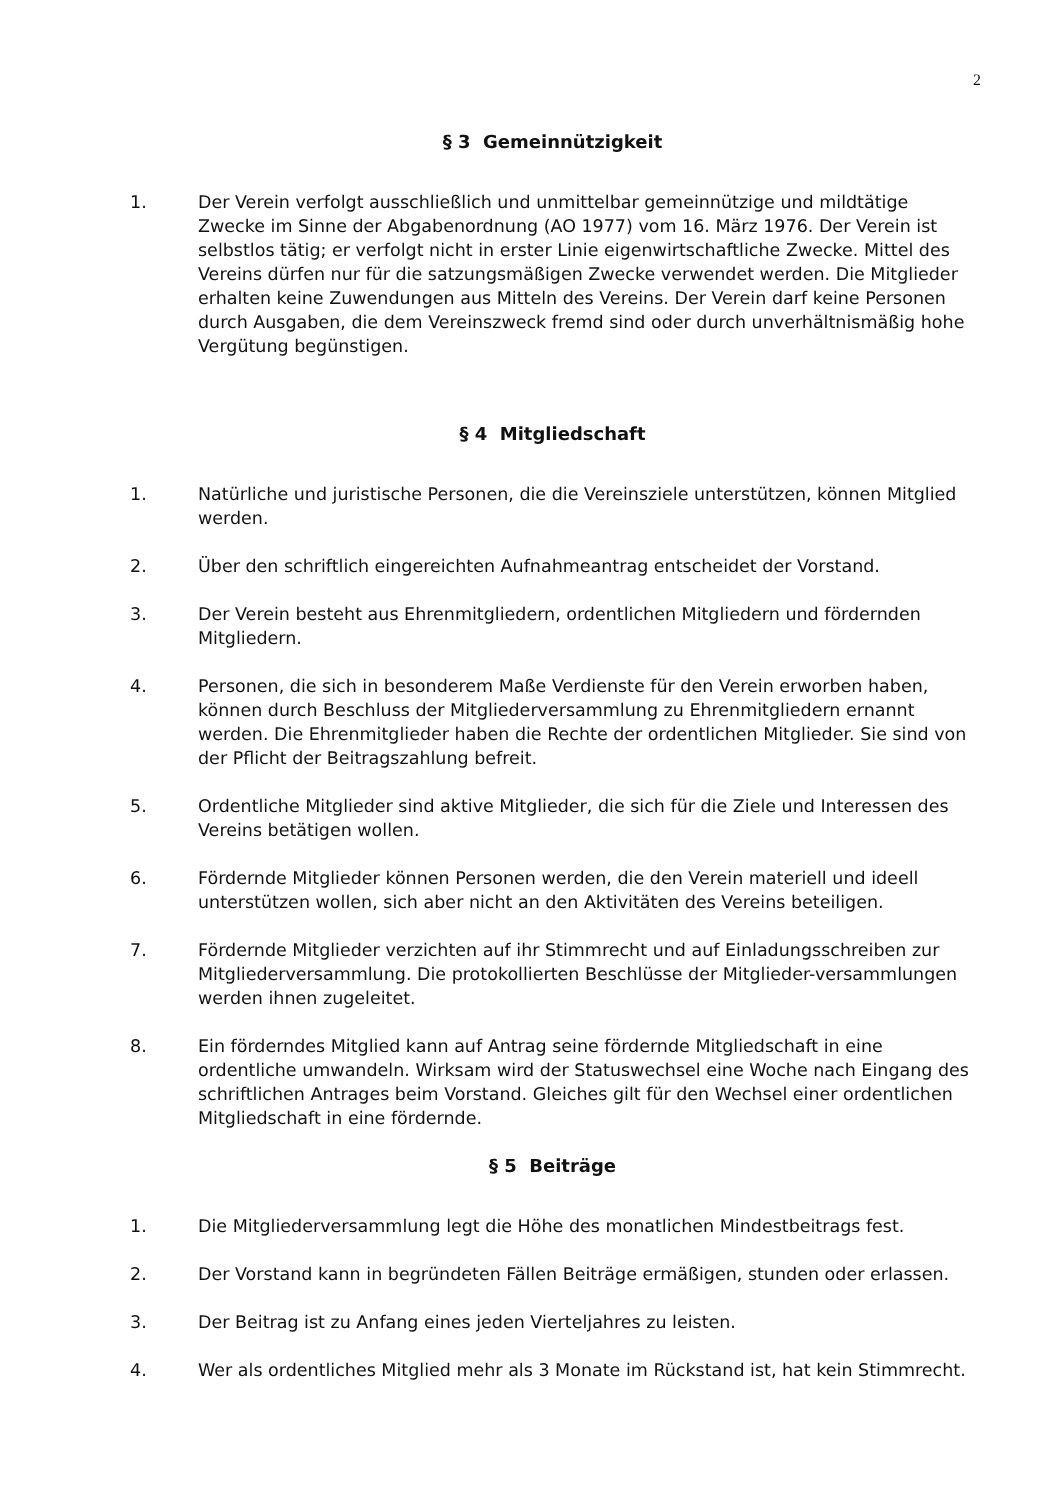2
§ 3 Gemeinnützigkeit
1. Der Verein verfolgt ausschließlich und unmittelbar gemeinnützige und mildtätige Zwecke im Sinne der Abgabenordnung (AO 1977) vom 16. März 1976. Der Verein ist selbstlos tätig; er verfolgt nicht in erster Linie eigenwirtschaftliche Zwecke. Mittel des Vereins dürfen nur für die satzungsmäßigen Zwecke verwendet werden. Die Mitglieder erhalten keine Zuwendungen aus Mitteln des Vereins. Der Verein darf keine Personen durch Ausgaben, die dem Vereinszweck fremd sind oder durch unverhältnismäßig hohe Vergütung begünstigen.
§ 4 Mitgliedschaft
1. Natürliche und juristische Personen, die die Vereinsziele unterstützen, können Mitglied werden.
2. Über den schriftlich eingereichten Aufnahmeantrag entscheidet der Vorstand.
3. Der Verein besteht aus Ehrenmitgliedern, ordentlichen Mitgliedern und fördernden Mitgliedern.
4. Personen, die sich in besonderem Maße Verdienste für den Verein erworben haben, können durch Beschluss der Mitgliederversammlung zu Ehrenmitgliedern ernannt werden. Die Ehrenmitglieder haben die Rechte der ordentlichen Mitglieder. Sie sind von der Pflicht der Beitragszahlung befreit.
5. Ordentliche Mitglieder sind aktive Mitglieder, die sich für die Ziele und Interessen des Vereins betätigen wollen.
6. Fördernde Mitglieder können Personen werden, die den Verein materiell und ideell unterstützen wollen, sich aber nicht an den Aktivitäten des Vereins beteiligen.
7. Fördernde Mitglieder verzichten auf ihr Stimmrecht und auf Einladungsschreiben zur Mitgliederversammlung. Die protokollierten Beschlüsse der Mitglieder-versammlungen werden ihnen zugeleitet.
8. Ein förderndes Mitglied kann auf Antrag seine fördernde Mitgliedschaft in eine ordentliche umwandeln. Wirksam wird der Statuswechsel eine Woche nach Eingang des schriftlichen Antrages beim Vorstand. Gleiches gilt für den Wechsel einer ordentlichen Mitgliedschaft in eine fördernde.
§ 5 Beiträge
1. Die Mitgliederversammlung legt die Höhe des monatlichen Mindestbeitrags fest.
2. Der Vorstand kann in begründeten Fällen Beiträge ermäßigen, stunden oder erlassen.
3. Der Beitrag ist zu Anfang eines jeden Vierteljahres zu leisten.
4. Wer als ordentliches Mitglied mehr als 3 Monate im Rückstand ist, hat kein Stimmrecht.